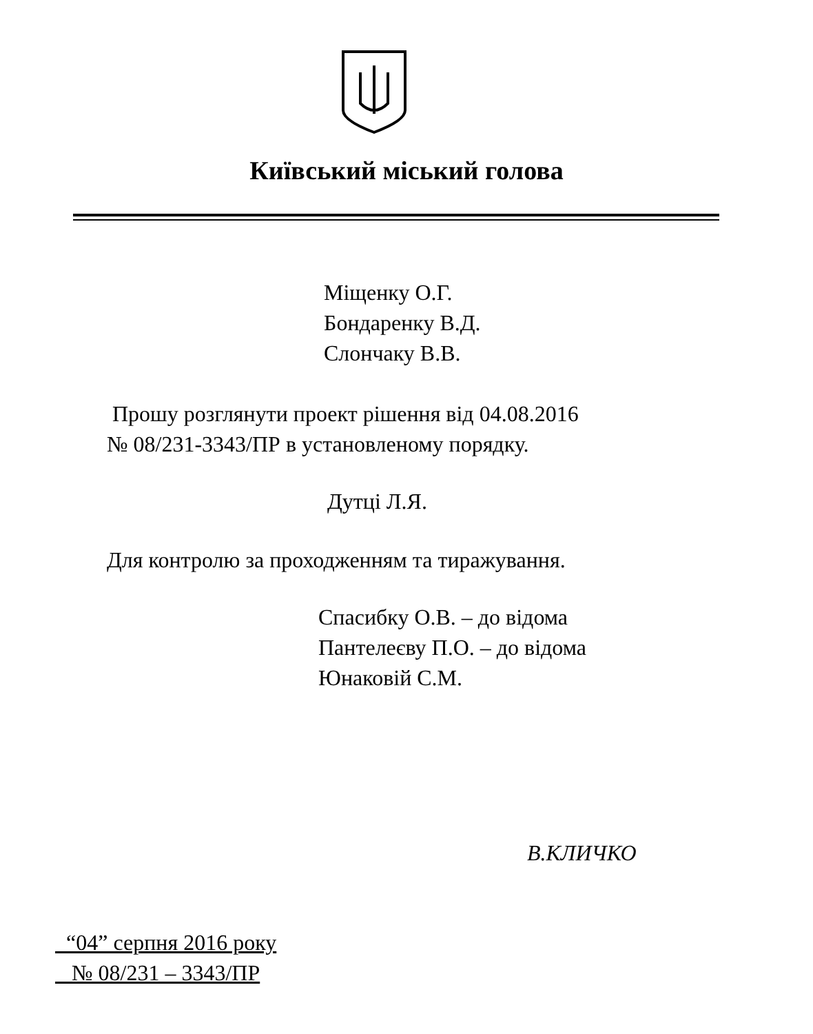Київський міський голова
Міщенку О.Г.
Бондаренку В.Д.
Слончаку В.В.
Прошу розглянути проект рішення від 04.08.2016
№ 08/231-3343/ПР в установленому порядку.
Дутці Л.Я.
Для контролю за проходженням та тиражування.
Спасибку О.В. – до відома
Пантелеєву П.О. – до відома
Юнаковій С.М.
В.КЛИЧКО
“04” серпня 2016 року
№ 08/231 – 3343/ПР